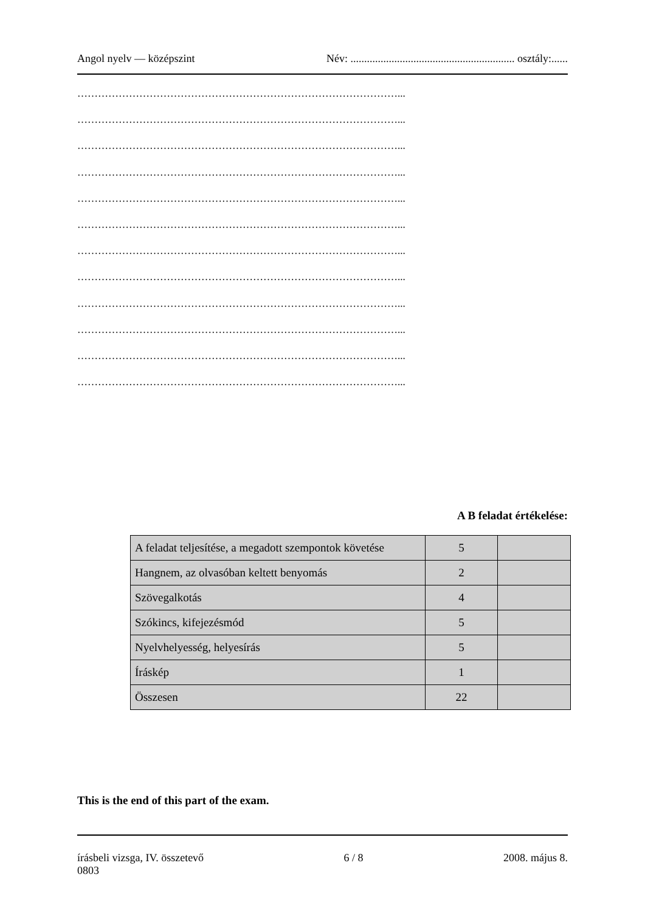Angol nyelv — középszint Név: ............................................................ osztály:......
…………………………………………………………………………………...
…………………………………………………………………………………...
…………………………………………………………………………………...
…………………………………………………………………………………...
…………………………………………………………………………………...
…………………………………………………………………………………...
…………………………………………………………………………………...
…………………………………………………………………………………...
…………………………………………………………………………………...
…………………………………………………………………………………...
…………………………………………………………………………………...
…………………………………………………………………………………...
A B feladat értékelése:
| A feladat teljesítése, a megadott szempontok követése | 5 | |
| Hangnem, az olvasóban keltett benyomás | 2 | |
| Szövegalkotás | 4 | |
| Szókincs, kifejezésmód | 5 | |
| Nyelvhelyesség, helyesírás | 5 | |
| Íráskép | 1 | |
| Összesen | 22 | |
This is the end of this part of the exam.
írásbeli vizsga, IV. összetevő 6 / 8 2008. május 8.
0803